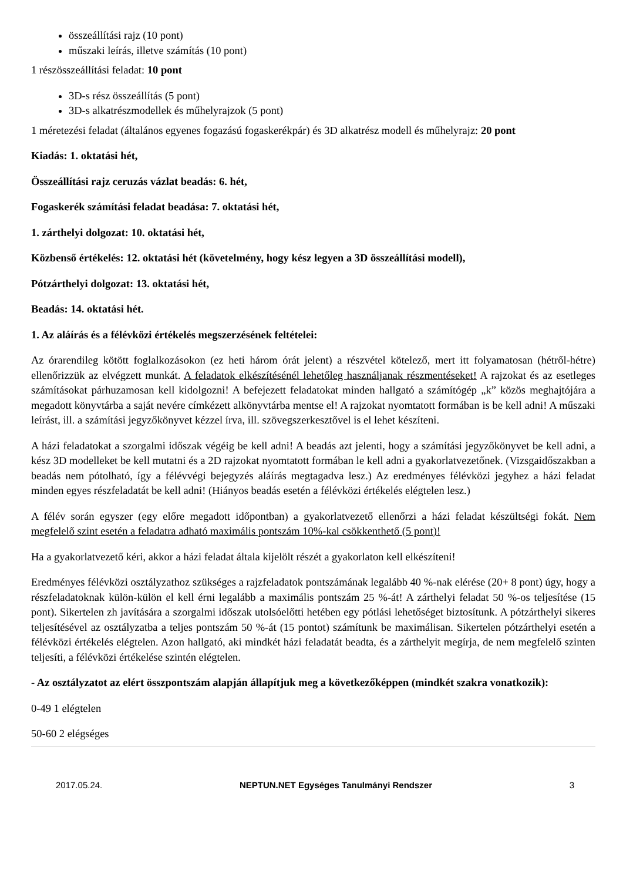összeállítási rajz (10 pont)
műszaki leírás, illetve számítás (10 pont)
1 részösszeállítási feladat: 10 pont
3D-s rész összeállítás (5 pont)
3D-s alkatrészmodellek és műhelyrajzok (5 pont)
1 méretezési feladat (általános egyenes fogazású fogaskerékpár) és 3D alkatrész modell és műhelyrajz: 20 pont
Kiadás: 1. oktatási hét,
Összeállítási rajz ceruzás vázlat beadás: 6. hét,
Fogaskerék számítási feladat beadása: 7. oktatási hét,
1. zárthelyi dolgozat: 10. oktatási hét,
Közbenső értékelés: 12. oktatási hét (követelmény, hogy kész legyen a 3D összeállítási modell),
Pótzárthelyi dolgozat: 13. oktatási hét,
Beadás: 14. oktatási hét.
1. Az aláírás és a félévközi értékelés megszerzésének feltételei:
Az órarendileg kötött foglalkozásokon (ez heti három órát jelent) a részvétel kötelező, mert itt folyamatosan (hétről-hétre) ellenőrizzük az elvégzett munkát. A feladatok elkészítésénél lehetőleg használjanak részmentéseket! A rajzokat és az esetleges számításokat párhuzamosan kell kidolgozni! A befejezett feladatokat minden hallgató a számítógép „k” közös meghajtójára a megadott könyvtárba a saját nevére címkézett alkönyvtárba mentse el! A rajzokat nyomtatott formában is be kell adni! A műszaki leírást, ill. a számítási jegyzőkönyvet kézzel írva, ill. szövegszerkesztővel is el lehet készíteni.
A házi feladatokat a szorgalmi időszak végéig be kell adni! A beadás azt jelenti, hogy a számítási jegyzőkönyvet be kell adni, a kész 3D modelleket be kell mutatni és a 2D rajzokat nyomtatott formában le kell adni a gyakorlatvezetőnek. (Vizsgaidőszakban a beadás nem pótolható, így a félévvégi bejegyzés aláírás megtagadva lesz.) Az eredményes félévközi jegyhez a házi feladat minden egyes részfeladatát be kell adni! (Hiányos beadás esetén a félévközi értékelés elégtelen lesz.)
A félév során egyszer (egy előre megadott időpontban) a gyakorlatvezető ellenőrzi a házi feladat készültségi fokát. Nem megfelelő szint esetén a feladatra adható maximális pontszám 10%-kal csökkenthető (5 pont)!
Ha a gyakorlatvezető kéri, akkor a házi feladat általa kijelölt részét a gyakorlaton kell elkészíteni!
Eredményes félévközi osztályzathoz szükséges a rajzfeladatok pontszámának legalább 40 %-nak elérése (20+ 8 pont) úgy, hogy a részfeladatoknak külön-külön el kell érni legalább a maximális pontszám 25 %-át! A zárthelyi feladat 50 %-os teljesítése (15 pont). Sikertelen zh javítására a szorgalmi időszak utolsóelőtti hetében egy pótlási lehetőséget biztosítunk. A pótzárthelyi sikeres teljesítésével az osztályzatba a teljes pontszám 50 %-át (15 pontot) számítunk be maximálisan. Sikertelen pótzárthelyi esetén a félévközi értékelés elégtelen. Azon hallgató, aki mindkét házi feladatát beadta, és a zárthelyit megírja, de nem megfelelő szinten teljesíti, a félévközi értékelése szintén elégtelen.
- Az osztályzatot az elért összpontszám alapján állapítjuk meg a következőképpen (mindkét szakra vonatkozik):
0-49 1 elégtelen
50-60 2 elégséges
2017.05.24. NEPTUN.NET Egységes Tanulmányi Rendszer 3